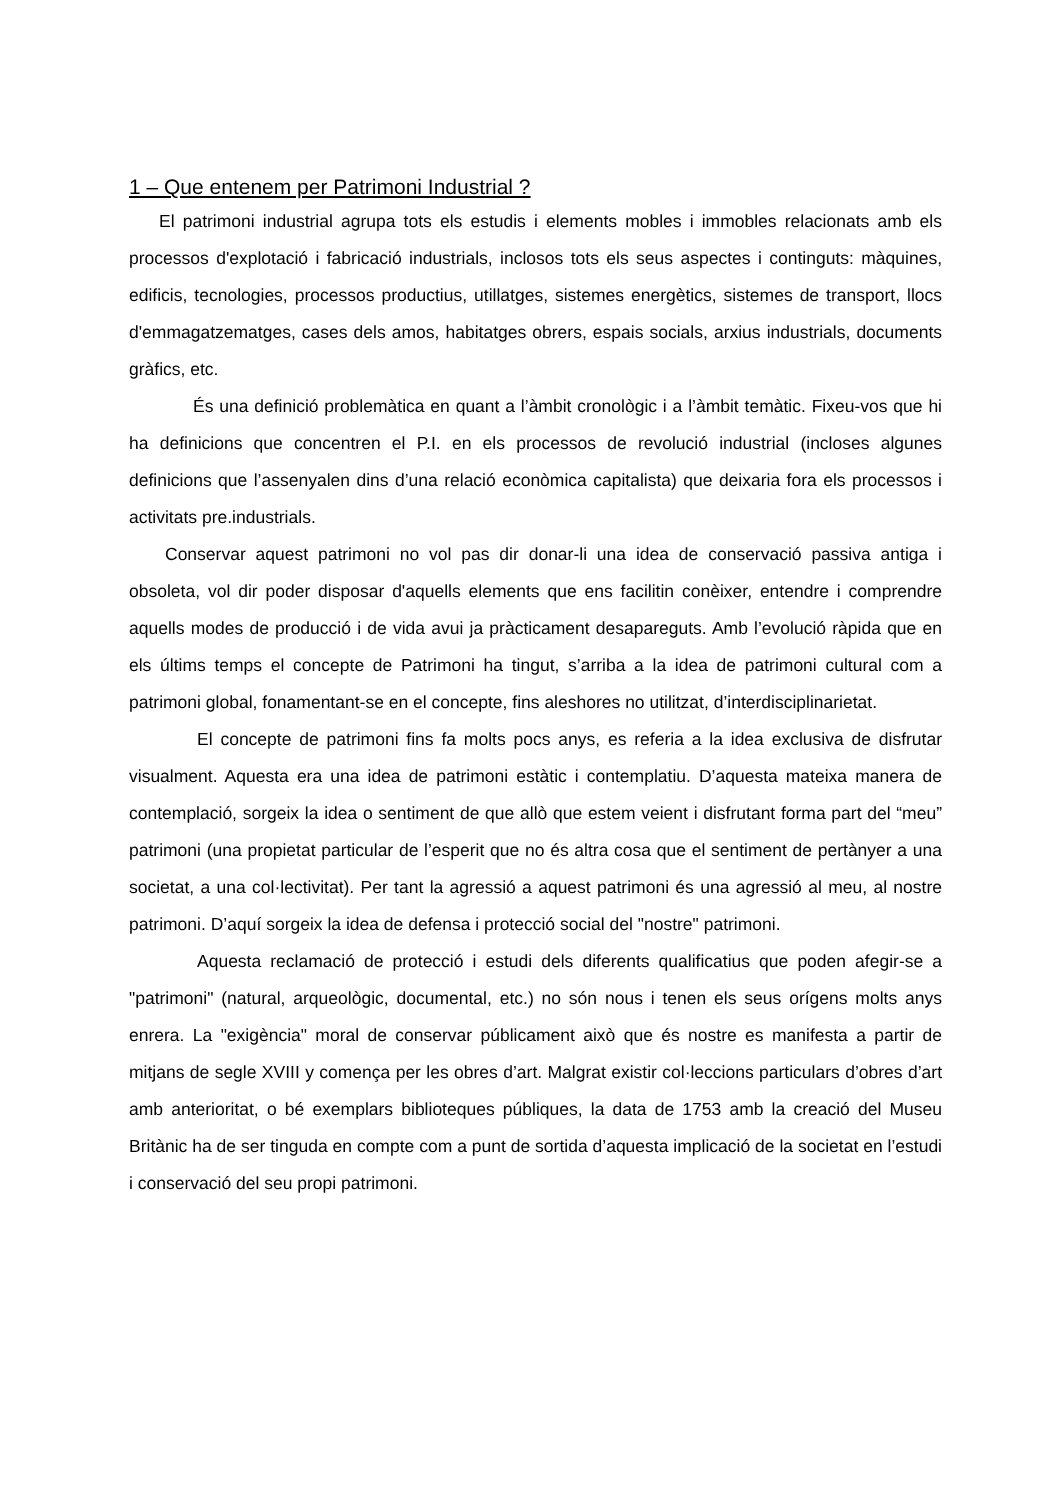1 – Que entenem per Patrimoni Industrial ?
El patrimoni industrial agrupa tots els estudis i elements mobles i immobles relacionats amb els processos d'explotació i fabricació industrials, inclosos tots els seus aspectes i continguts: màquines, edificis, tecnologies, processos productius, utillatges, sistemes energètics, sistemes de transport, llocs d'emmagatzematges, cases dels amos, habitatges obrers, espais socials, arxius industrials, documents gràfics, etc.
És una definició problemàtica en quant a l’àmbit cronològic i a l’àmbit temàtic. Fixeu-vos que hi ha definicions que concentren el P.I. en els processos de revolució industrial (incloses algunes definicions que l’assenyalen dins d’una relació econòmica capitalista) que deixaria fora els processos i activitats pre.industrials.
Conservar aquest patrimoni no vol pas dir donar-li una idea de conservació passiva antiga i obsoleta, vol dir poder disposar d'aquells elements que ens facilitin conèixer, entendre i comprendre aquells modes de producció i de vida avui ja pràcticament desapareguts. Amb l’evolució ràpida que en els últims temps el concepte de Patrimoni ha tingut, s’arriba a la idea de patrimoni cultural com a patrimoni global, fonamentant-se en el concepte, fins aleshores no utilitzat, d’interdisciplinarietat.
El concepte de patrimoni fins fa molts pocs anys, es referia a la idea exclusiva de disfrutar visualment. Aquesta era una idea de patrimoni estàtic i contemplatiu. D’aquesta mateixa manera de contemplació, sorgeix la idea o sentiment de que allò que estem veient i disfrutant forma part del “meu” patrimoni (una propietat particular de l’esperit que no és altra cosa que el sentiment de pertànyer a una societat, a una col·lectivitat). Per tant la agressió a aquest patrimoni és una agressió al meu, al nostre patrimoni. D’aquí sorgeix la idea de defensa i protecció social del "nostre" patrimoni.
Aquesta reclamació de protecció i estudi dels diferents qualificatius que poden afegir-se a "patrimoni" (natural, arqueològic, documental, etc.) no són nous i tenen els seus orígens molts anys enrera. La "exigència" moral de conservar públicament això que és nostre es manifesta a partir de mitjans de segle XVIII y comença per les obres d’art. Malgrat existir col·leccions particulars d’obres d’art amb anterioritat, o bé exemplars biblioteques públiques, la data de 1753 amb la creació del Museu Britànic ha de ser tinguda en compte com a punt de sortida d’aquesta implicació de la societat en l’estudi i conservació del seu propi patrimoni.